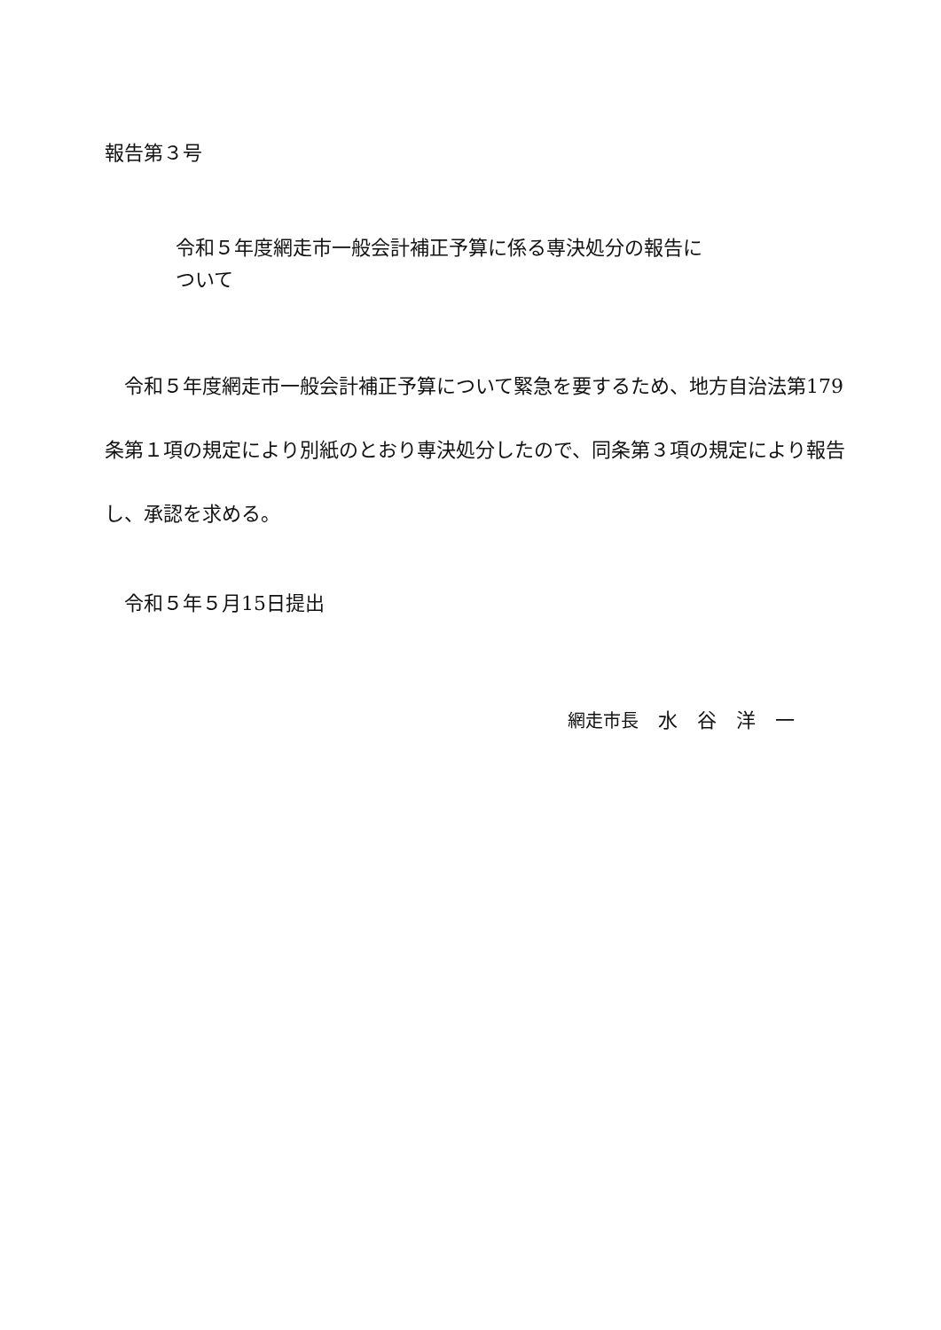報告第３号
令和５年度網走市一般会計補正予算に係る専決処分の報告に
ついて
　令和５年度網走市一般会計補正予算について緊急を要するため、地方自治法第179条第１項の規定により別紙のとおり専決処分したので、同条第３項の規定により報告し、承認を求める。
令和５年５月15日提出
網走市長　水　谷　洋　一